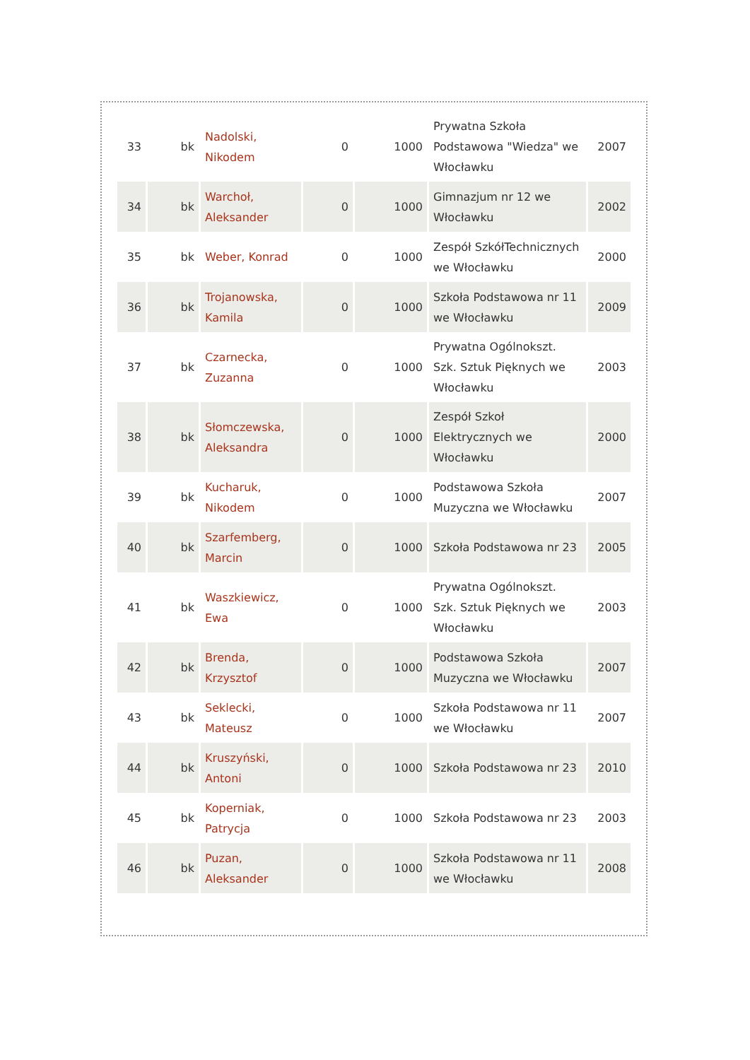| 33 | bk | Nadolski, Nikodem | 0 | 1000 | Prywatna Szkoła Podstawowa "Wiedza" we Włocławku | 2007 |
| 34 | bk | Warchoł, Aleksander | 0 | 1000 | Gimnazjum nr 12 we Włocławku | 2002 |
| 35 | bk | Weber, Konrad | 0 | 1000 | Zespół SzkółTechnicznych we Włocławku | 2000 |
| 36 | bk | Trojanowska, Kamila | 0 | 1000 | Szkoła Podstawowa nr 11 we Włocławku | 2009 |
| 37 | bk | Czarnecka, Zuzanna | 0 | 1000 | Prywatna Ogólnokszt. Szk. Sztuk Pięknych we Włocławku | 2003 |
| 38 | bk | Słomczewska, Aleksandra | 0 | 1000 | Zespół Szkoł Elektrycznych we Włocławku | 2000 |
| 39 | bk | Kucharuk, Nikodem | 0 | 1000 | Podstawowa Szkoła Muzyczna we Włocławku | 2007 |
| 40 | bk | Szarfemberg, Marcin | 0 | 1000 | Szkoła Podstawowa nr 23 | 2005 |
| 41 | bk | Waszkiewicz, Ewa | 0 | 1000 | Prywatna Ogólnokszt. Szk. Sztuk Pięknych we Włocławku | 2003 |
| 42 | bk | Brenda, Krzysztof | 0 | 1000 | Podstawowa Szkoła Muzyczna we Włocławku | 2007 |
| 43 | bk | Seklecki, Mateusz | 0 | 1000 | Szkoła Podstawowa nr 11 we Włocławku | 2007 |
| 44 | bk | Kruszyński, Antoni | 0 | 1000 | Szkoła Podstawowa nr 23 | 2010 |
| 45 | bk | Koperniak, Patrycja | 0 | 1000 | Szkoła Podstawowa nr 23 | 2003 |
| 46 | bk | Puzan, Aleksander | 0 | 1000 | Szkoła Podstawowa nr 11 we Włocławku | 2008 |